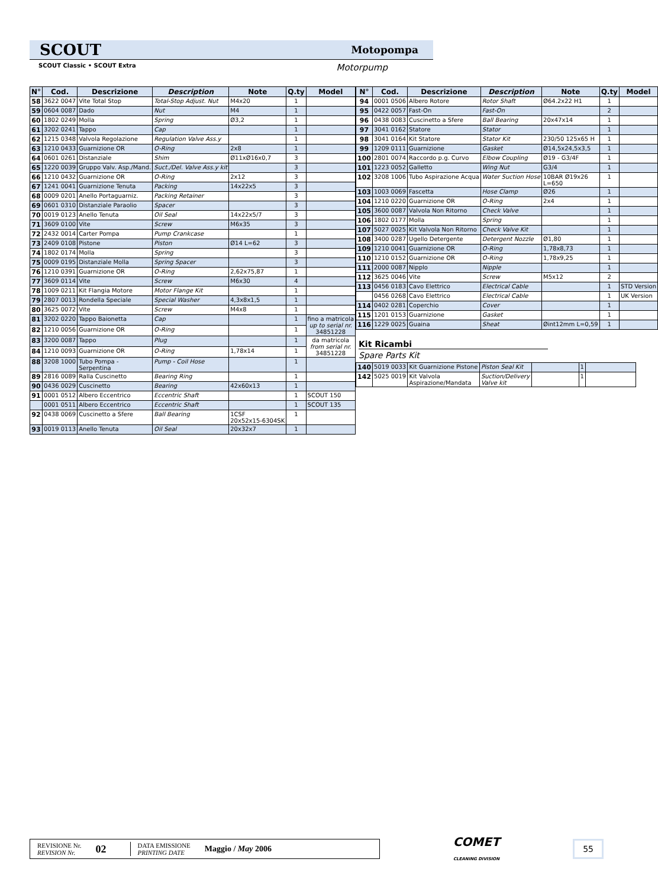SCOUT Motopompa
SCOUT Classic • SCOUT Extra Motorpump
| N° | Cod. | Descrizione | Description | Note | Q.ty | Model |
| --- | --- | --- | --- | --- | --- | --- |
| 58 | 3622 0047 | Vite Total Stop | Total-Stop Adjust. Nut | M4x20 | 1 | |
| 59 | 0604 0087 | Dado | Nut | M4 | 1 | |
| 60 | 1802 0249 | Molla | Spring | Ø3,2 | 1 | |
| 61 | 3202 0241 | Tappo | Cap | | 1 | |
| 62 | 1215 0348 | Valvola Regolazione | Regulation Valve Ass.y | | 1 | |
| 63 | 1210 0433 | Guarnizione OR | O-Ring | 2x8 | 1 | |
| 64 | 0601 0261 | Distanziale | Shim | Ø11xØ16x0,7 | 3 | |
| 65 | 1220 0039 | Gruppo Valv. Asp./Mand. | Suct./Del. Valve Ass.y kit | | 3 | |
| 66 | 1210 0432 | Guarnizione OR | O-Ring | 2x12 | 3 | |
| 67 | 1241 0041 | Guarnizione Tenuta | Packing | 14x22x5 | 3 | |
| 68 | 0009 0201 | Anello Portaguarniz. | Packing Retainer | | 3 | |
| 69 | 0601 0310 | Distanziale Paraolio | Spacer | | 3 | |
| 70 | 0019 0123 | Anello Tenuta | Oil Seal | 14x22x5/7 | 3 | |
| 71 | 3609 0100 | Vite | Screw | M6x35 | 3 | |
| 72 | 2432 0014 | Carter Pompa | Pump Crankcase | | 1 | |
| 73 | 2409 0108 | Pistone | Piston | Ø14 L=62 | 3 | |
| 74 | 1802 0174 | Molla | Spring | | 3 | |
| 75 | 0009 0195 | Distanziale Molla | Spring Spacer | | 3 | |
| 76 | 1210 0391 | Guarnizione OR | O-Ring | 2,62x75,87 | 1 | |
| 77 | 3609 0114 | Vite | Screw | M6x30 | 4 | |
| 78 | 1009 0211 | Kit Flangia Motore | Motor Flange Kit | | 1 | |
| 79 | 2807 0013 | Rondella Speciale | Special Washer | 4,3x8x1,5 | 1 | |
| 80 | 3625 0072 | Vite | Screw | M4x8 | 1 | |
| 81 | 3202 0220 | Tappo Baionetta | Cap | | 1 | fino a matricola up to serial nr. 34851228 |
| 82 | 1210 0056 | Guarnizione OR | O-Ring | | 1 | |
| 83 | 3200 0087 | Tappo | Plug | | 1 | da matricola from serial nr. 34851228 |
| 84 | 1210 0093 | Guarnizione OR | O-Ring | 1,78x14 | 1 | |
| 88 | 3208 1000 | Tubo Pompa - Serpentina | Pump - Coil Hose | | 1 | |
| 89 | 2816 0089 | Ralla Cuscinetto | Bearing Ring | | 1 | |
| 90 | 0436 0029 | Cuscinetto | Bearing | 42x60x13 | 1 | |
| 91 | 0001 0512 | Albero Eccentrico | Eccentric Shaft | | 1 | SCOUT 150 |
| | 0001 0511 | Albero Eccentrico | Eccentric Shaft | | 1 | SCOUT 135 |
| 92 | 0438 0069 | Cuscinetto a Sfere | Ball Bearing | 1CSF 20x52x15-6304SK | 1 | |
| 93 | 0019 0113 | Anello Tenuta | Oil Seal | 20x32x7 | 1 | |
| N° | Cod. | Descrizione | Description | Note | Q.ty | Model |
| --- | --- | --- | --- | --- | --- | --- |
| 94 | 0001 0506 | Albero Rotore | Rotor Shaft | Ø64.2x22 H1 | 1 | |
| 95 | 0422 0057 | Fast-On | Fast-On | | 2 | |
| 96 | 0438 0083 | Cuscinetto a Sfere | Ball Bearing | 20x47x14 | 1 | |
| 97 | 3041 0162 | Statore | Stator | | 1 | |
| 98 | 3041 0164 | Kit Statore | Stator Kit | 230/50 125x65 H | 1 | |
| 99 | 1209 0111 | Guarnizione | Gasket | Ø14,5x24,5x3,5 | 1 | |
| 100 | 2801 0074 | Raccordo p.g. Curvo | Elbow Coupling | Ø19 - G3/4F | 1 | |
| 101 | 1223 0052 | Galletto | Wing Nut | G3/4 | 1 | |
| 102 | 3208 1006 | Tubo Aspirazione Acqua | Water Suction Hose | 10BAR Ø19x26 L=650 | 1 | |
| 103 | 1003 0069 | Fascetta | Hose Clamp | Ø26 | 1 | |
| 104 | 1210 0220 | Guarnizione OR | O-Ring | 2x4 | 1 | |
| 105 | 3600 0087 | Valvola Non Ritorno | Check Valve | | 1 | |
| 106 | 1802 0177 | Molla | Spring | | 1 | |
| 107 | 5027 0025 | Kit Valvola Non Ritorno | Check Valve Kit | | 1 | |
| 108 | 3400 0287 | Ugello Detergente | Detergent Nozzle | Ø1,80 | 1 | |
| 109 | 1210 0041 | Guarnizione OR | O-Ring | 1,78x8,73 | 1 | |
| 110 | 1210 0152 | Guarnizione OR | O-Ring | 1,78x9,25 | 1 | |
| 111 | 2000 0087 | Nipplo | Nipple | | 1 | |
| 112 | 3625 0046 | Vite | Screw | M5x12 | 2 | |
| 113 | 0456 0183 | Cavo Elettrico | Electrical Cable | | 1 | STD Version |
| | 0456 0268 | Cavo Elettrico | Electrical Cable | | 1 | UK Version |
| 114 | 0402 0281 | Coperchio | Cover | | 1 | |
| 115 | 1201 0153 | Guarnizione | Gasket | | 1 | |
| 116 | 1229 0025 | Guaina | Sheat | Øint12mm L=0,59 | 1 | |
Kit Ricambi
Spare Parts Kit
| 140 | 5019 0033 | Kit Guarnizione Pistone | Piston Seal Kit | | 1 | |
| 142 | 5025 0019 | Kit Valvola Aspirazione/Mandata | Suction/Delivery Valve kit | | 1 | |
REVISIONE Nr.
REVISION Nr.
02
DATA EMISSIONE
PRINTING DATE
Maggio / May 2006
COMET
CLEANING DIVISION
55